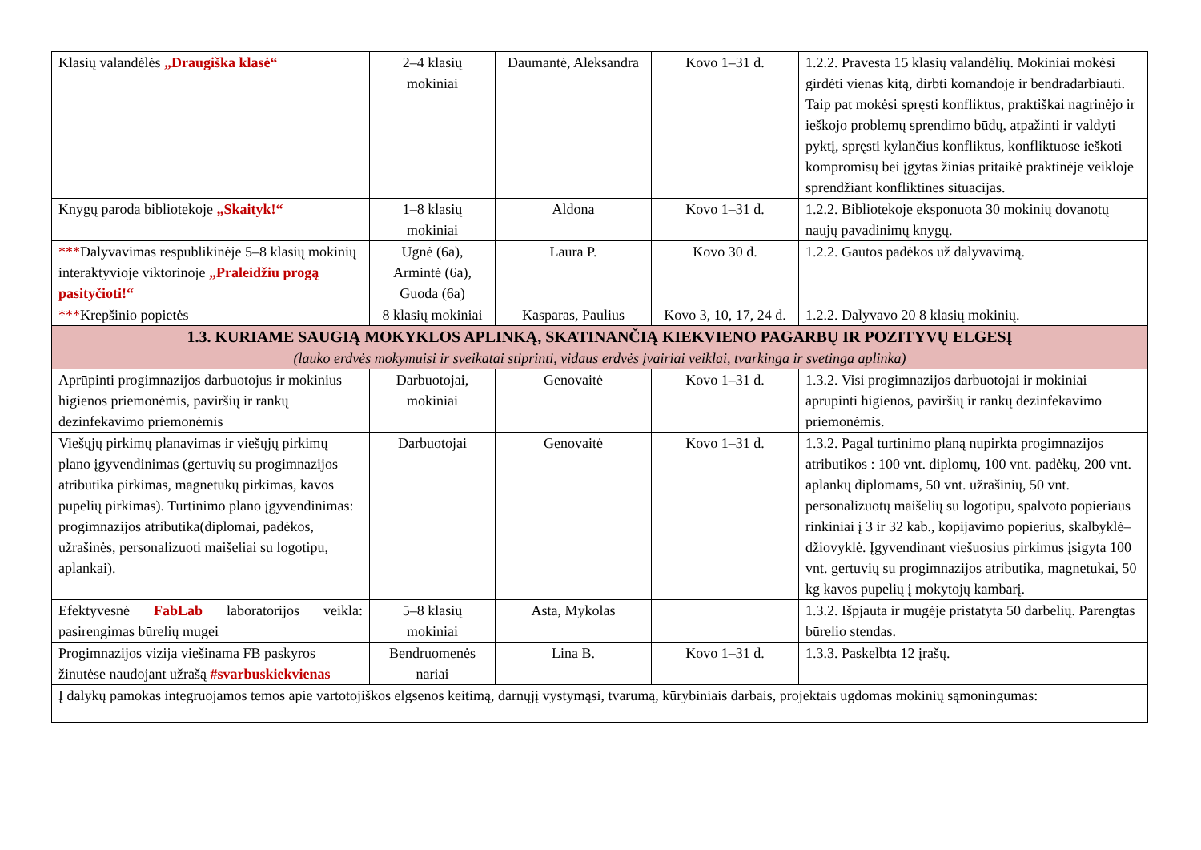| Klasių valandėlės „Draugiška klasė“ | 2–4 klasių mokiniai | Daumantė, Aleksandra | Kovo 1–31 d. | 1.2.2. Pravesta 15 klasių valandėlių. Mokiniai mokėsi girdėti vienas kitą, dirbti komandoje ir bendradarbiauti. Taip pat mokėsi spręsti konfliktus, praktiškai nagrinėjo ir ieškojo problemų sprendimo būdų, atpažinti ir valdyti pyktį, spręsti kylančius konfliktus, konfliktuose ieškoti kompromisų bei įgytas žinias pritaikė praktinėje veikloje sprendžiant konfliktines situacijas. |
| Knygų paroda bibliotekoje „Skaityk!“ | 1–8 klasių mokiniai | Aldona | Kovo 1–31 d. | 1.2.2. Bibliotekoje eksponuota 30 mokinių dovanotų naujų pavadinimų knygų. |
| *** Dalyvavimas respublikinėje 5–8 klasių mokinių interaktyvioje viktorinoje „Praleidžiu progą pasityčioti!“ | Ugnė (6a), Armintė (6a), Guoda (6a) | Laura P. | Kovo 30 d. | 1.2.2. Gautos padėkos už dalyvavimą. |
| *** Krepšinio popietės | 8 klasių mokiniai | Kasparas, Paulius | Kovo 3, 10, 17, 24 d. | 1.2.2. Dalyvavo 20 8 klasių mokinių. |
| 1.3. KURIAME SAUGIĄ MOKYKLOS APLINKĄ, SKATINANČIĄ KIEKVIENO PAGARBŲ IR POZITYVŲ ELGESĮ (lauko erdvės mokymuisi ir sveikatai stiprinti, vidaus erdvės įvairiai veiklai, tvarkinga ir svetinga aplinka) | | | | |
| Aprūpinti progimnazijos darbuotojus ir mokinius higienos priemonėmis, paviršių ir rankų dezinfekavimo priemonėmis | Darbuotojai, mokiniai | Genovaitė | Kovo 1–31 d. | 1.3.2. Visi progimnazijos darbuotojai ir mokiniai aprūpinti higienos, paviršių ir rankų dezinfekavimo priemonėmis. |
| Viešųjų pirkimų planavimas ir viešųjų pirkimų plano įgyvendinimas (gertuvių su progimnazijos atributika pirkimas, magnetukų pirkimas, kavos pupelių pirkimas). Turtinimo plano įgyvendinimas: progimnazijos atributika(diplomai, padėkos, užrašinės, personalizuoti maišeliai su logotipu, aplankai). | Darbuotojai | Genovaitė | Kovo 1–31 d. | 1.3.2. Pagal turtinimo planą nupirkta progimnazijos atributikos : 100 vnt. diplomų, 100 vnt. padėkų, 200 vnt. aplankų diplomams, 50 vnt. užrašinių, 50 vnt. personalizuotų maišelių su logotipu, spalvoto popieriaus rinkiniai į 3 ir 32 kab., kopijavimo popierius, skalbyklė–džiovyklė. Įgyvendinant viešuosius pirkimus įsigyta 100 vnt. gertuvių su progimnazijos atributika, magnetukai, 50 kg kavos pupelių į mokytojų kambarį. |
| Efektyvesnė FabLab laboratorijos veikla: pasirengimas būrelių mugei | 5–8 klasių mokiniai | Asta, Mykolas | | 1.3.2. Išpjauta ir mugėje pristatyta 50 darbelių. Parengtas būrelio stendas. |
| Progimnazijos vizija viešinama FB paskyros žinutėse naudojant užrašą #svarbuskiekvienas | Bendruomenės nariai | Lina B. | Kovo 1–31 d. | 1.3.3. Paskelbta 12 įrašų. |
| Į dalykų pamokas integruojamos temos apie vartotojiškos elgsenos keitimą, darnųjį vystymąsi, tvarumą, kūrybiniais darbais, projektais ugdomas mokinių sąmoningumas: | | | | |